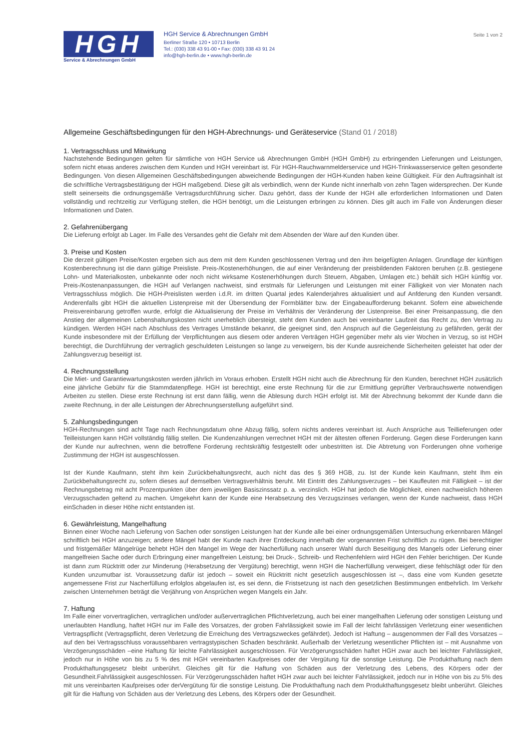HGH
Service & Abrechnungen GmbH
HGH Service & Abrechnungen GmbH
Berliner Straße 120 • 10713 Berlin
Tel.: (030) 338 43 91-00 • Fax: (030) 338 43 91 24
info@hgh-berlin.de • www.hgh-berlin.de
Seite 1 von 2
Allgemeine Geschäftsbedingungen für den HGH-Abrechnungs- und Geräteservice (Stand 01 / 2018)
1. Vertragsschluss und Mitwirkung
Nachstehende Bedingungen gelten für sämtliche von HGH Service u& Abrechnungen GmbH (HGH GmbH) zu erbringenden Lieferungen und Leistungen, sofern nicht etwas anderes zwischen dem Kunden und HGH vereinbart ist. Für HGH-Rauchwarnmelderservice und HGH-Trinkwasserservice gelten gesonderte Bedingungen. Von diesen Allgemeinen Geschäftsbedingungen abweichende Bedingungen der HGH-Kunden haben keine Gültigkeit. Für den Auftragsinhalt ist die schriftliche Vertragsbestätigung der HGH maßgebend. Diese gilt als verbindlich, wenn der Kunde nicht innerhalb von zehn Tagen widersprechen. Der Kunde stellt seinerseits die ordnungsgemäße Vertragsdurchführung sicher. Dazu gehört, dass der Kunde der HGH alle erforderlichen Informationen und Daten vollständig und rechtzeitig zur Verfügung stellen, die HGH benötigt, um die Leistungen erbringen zu können. Dies gilt auch im Falle von Änderungen dieser Informationen und Daten.
2. Gefahrenübergang
Die Lieferung erfolgt ab Lager. Im Falle des Versandes geht die Gefahr mit dem Absenden der Ware auf den Kunden über.
3. Preise und Kosten
Die derzeit gültigen Preise/Kosten ergeben sich aus dem mit dem Kunden geschlossenen Vertrag und den ihm beigefügten Anlagen. Grundlage der künftigen Kostenberechnung ist die dann gültige Preisliste. Preis-/Kostenerhöhungen, die auf einer Veränderung der preisbildenden Faktoren beruhen (z.B. gestiegene Lohn- und Materialkosten, unbekannte oder noch nicht wirksame Kostenerhöhungen durch Steuern, Abgaben, Umlagen etc.) behält sich HGH künftig vor. Preis-/Kostenanpassungen, die HGH auf Verlangen nachweist, sind erstmals für Lieferungen und Leistungen mit einer Fälligkeit von vier Monaten nach Vertragsschluss möglich. Die HGH-Preislisten werden i.d.R. im dritten Quartal jedes Kalenderjahres aktualisiert und auf Anfderung den Kunden versandt. Anderenfalls gibt HGH die aktuellen Listenpreise mit der Übersendung der Formblätter bzw. der Eingabeaufforderung bekannt. Sofern eine abweichende Preisvereinbarung getroffen wurde, erfolgt die Aktualisierung der Preise im Verhältnis der Veränderung der Listenpreise. Bei einer Preisanpassung, die den Anstieg der allgemeinen Lebenshaltungskosten nicht unerheblich übersteigt, steht dem Kunden auch bei vereinbarter Laufzeit das Recht zu, den Vertrag zu kündigen. Werden HGH nach Abschluss des Vertrages Umstände bekannt, die geeignet sind, den Anspruch auf die Gegenleistung zu gefährden, gerät der Kunde insbesondere mit der Erfüllung der Verpflichtungen aus diesem oder anderen Verträgen HGH gegenüber mehr als vier Wochen in Verzug, so ist HGH berechtigt, die Durchführung der vertraglich geschuldeten Leistungen so lange zu verweigern, bis der Kunde ausreichende Sicherheiten geleistet hat oder der Zahlungsverzug beseitigt ist.
4. Rechnungsstellung
Die Miet- und Garantiewartungskosten werden jährlich im Voraus erhoben. Erstellt HGH nicht auch die Abrechnung für den Kunden, berechnet HGH zusätzlich eine jährliche Gebühr für die Stammdatenpflege. HGH ist berechtigt, eine erste Rechnung für die zur Ermittlung geprüfter Verbrauchswerte notwendigen Arbeiten zu stellen. Diese erste Rechnung ist erst dann fällig, wenn die Ablesung durch HGH erfolgt ist. Mit der Abrechnung bekommt der Kunde dann die zweite Rechnung, in der alle Leistungen der Abrechnungserstellung aufgeführt sind.
5. Zahlungsbedingungen
HGH-Rechnungen sind acht Tage nach Rechnungsdatum ohne Abzug fällig, sofern nichts anderes vereinbart ist. Auch Ansprüche aus Teillieferungen oder Teilleistungen kann HGH vollständig fällig stellen. Die Kundenzahlungen verrechnet HGH mit der ältesten offenen Forderung. Gegen diese Forderungen kann der Kunde nur aufrechnen, wenn die betroffene Forderung rechtskräftig festgestellt oder unbestritten ist. Die Abtretung von Forderungen ohne vorherige Zustimmung der HGH ist ausgeschlossen.
Ist der Kunde Kaufmann, steht ihm kein Zurückbehaltungsrecht, auch nicht das des § 369 HGB, zu. Ist der Kunde kein Kaufmann, steht Ihm ein Zurückbehaltungsrecht zu, sofern dieses auf demselben Vertragsverhältnis beruht. Mit Eintritt des Zahlungsverzuges – bei Kaufleuten mit Fälligkeit – ist der Rechnungsbetrag mit acht Prozentpunkten über dem jeweiligen Basiszinssatz p. a. verzinslich. HGH hat jedoch die Möglichkeit, einen nachweislich höheren Verzugsschaden geltend zu machen. Umgekehrt kann der Kunde eine Herabsetzung des Verzugszinses verlangen, wenn der Kunde nachweist, dass HGH einSchaden in dieser Höhe nicht entstanden ist.
6. Gewährleistung, Mangelhaftung
Binnen einer Woche nach Lieferung von Sachen oder sonstigen Leistungen hat der Kunde alle bei einer ordnungsgemäßen Untersuchung erkennbaren Mängel schriftlich bei HGH anzuzeigen; andere Mängel habt der Kunde nach ihrer Entdeckung innerhalb der vorgenannten Frist schriftlich zu rügen. Bei berechtigter und fristgemäßer Mängelrüge behebt HGH den Mangel im Wege der Nacherfüllung nach unserer Wahl durch Beseitigung des Mangels oder Lieferung einer mangelfreien Sache oder durch Erbringung einer mangelfreien Leistung; bei Druck-, Schreib- und Rechenfehlern wird HGH den Fehler berichtigen. Der Kunde ist dann zum Rücktritt oder zur Minderung (Herabsetzung der Vergütung) berechtigt, wenn HGH die Nacherfüllung verweigert, diese fehlschlägt oder für den Kunden unzumutbar ist. Voraussetzung dafür ist jedoch – soweit ein Rücktritt nicht gesetzlich ausgeschlossen ist –, dass eine vom Kunden gesetzte angemessene Frist zur Nacherfüllung erfolglos abgelaufen ist, es sei denn, die Fristsetzung ist nach den gesetzlichen Bestimmungen entbehrlich. Im Verkehr zwischen Unternehmen beträgt die Verjährung von Ansprüchen wegen Mangels ein Jahr.
7. Haftung
Im Falle einer vorvertraglichen, vertraglichen und/oder außervertraglichen Pflichtverletzung, auch bei einer mangelhaften Lieferung oder sonstigen Leistung und unerlaubten Handlung, haftet HGH nur im Falle des Vorsatzes, der groben Fahrlässigkeit sowie im Fall der leicht fahrlässigen Verletzung einer wesentlichen Vertragspflicht (Vertragspflicht, deren Verletzung die Erreichung des Vertragszweckes gefährdet). Jedoch ist Haftung – ausgenommen der Fall des Vorsatzes – auf den bei Vertragsschluss voraussehbaren vertragstypischen Schaden beschränkt. Außerhalb der Verletzung wesentlicher Pflichten ist – mit Ausnahme von Verzögerungsschäden –eine Haftung für leichte Fahrlässigkeit ausgeschlossen. Für Verzögerungsschäden haftet HGH zwar auch bei leichter Fahrlässigkeit, jedoch nur in Höhe von bis zu 5 % des mit HGH vereinbarten Kaufpreises oder der Vergütung für die sonstige Leistung. Die Produkthaftung nach dem Produkthaftungsgesetz bleibt unberührt. Gleiches gilt für die Haftung von Schäden aus der Verletzung des Lebens, des Körpers oder der Gesundheit.Fahrlässigkeit ausgeschlossen. Für Verzögerungsschäden haftet HGH zwar auch bei leichter Fahrlässigkeit, jedoch nur in Höhe von bis zu 5% des mit uns vereinbarten Kaufpreises oder derVergütung für die sonstige Leistung. Die Produkthaftung nach dem Produkthaftungsgesetz bleibt unberührt. Gleiches gilt für die Haftung von Schäden aus der Verletzung des Lebens, des Körpers oder der Gesundheit.